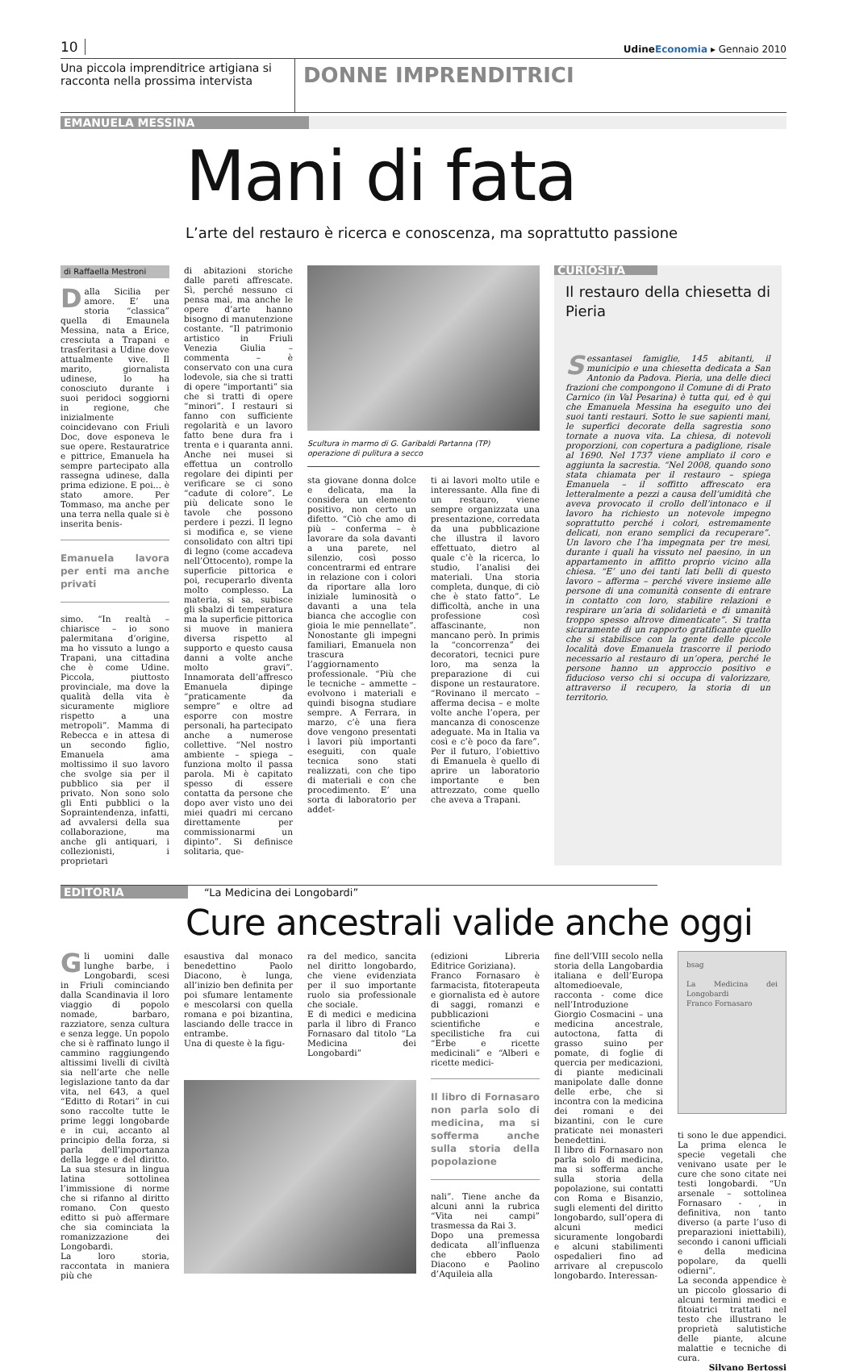10 Udine Economia ▸ Gennaio 2010
Una piccola imprenditrice artigiana si racconta nella prossima intervista
DONNE IMPRENDITRICI
EMANUELA MESSINA
Mani di fata
L’arte del restauro è ricerca e conoscenza, ma soprattutto passione
di Raffaella Mestroni
Dalla Sicilia per amore. E’ una storia “classica” quella di Emaunela Messina, nata a Erice, cresciuta a Trapani e trasferitasi a Udine dove attualmente vive. Il marito, giornalista udinese, lo ha conosciuto durante i suoi peridoci soggiorni in regione, che inizialmente coincidevano con Friuli Doc, dove esponeva le sue opere. Restauratrice e pittrice, Emanuela ha sempre partecipato alla rassegna udinese, dalla prima edizione. E poi… è stato amore. Per Tommaso, ma anche per una terra nella quale si è inserita benis-
Emanuela lavora per enti ma anche privati
simo. “In realtà – chiarisce – io sono palermitana d’origine, ma ho vissuto a lungo a Trapani, una cittadina che è come Udine. Piccola, piuttosto provinciale, ma dove la qualità della vita è sicuramente migliore rispetto a una metropoli”. Mamma di Rebecca e in attesa di un secondo figlio, Emanuela ama moltissimo il suo lavoro che svolge sia per il pubblico sia per il privato. Non sono solo gli Enti pubblici o la Sopraintendenza, infatti, ad avvalersi della sua collaborazione, ma anche gli antiquari, i collezionisti, i proprietari
di abitazioni storiche dalle pareti affrescate. Sì, perché nessuno ci pensa mai, ma anche le opere d’arte hanno bisogno di manutenzione costante. “Il patrimonio artistico in Friuli Venezia Giulia – commenta – è conservato con una cura lodevole, sia che si tratti di opere “importanti” sia che si tratti di opere “minori”. I restauri si fanno con sufficiente regolarità e un lavoro fatto bene dura fra i trenta e i quaranta anni. Anche nei musei si effettua un controllo regolare dei dipinti per verificare se ci sono “cadute di colore”. Le più delicate sono le tavole che possono perdere i pezzi. Il legno si modifica e, se viene consolidato con altri tipi di legno (come accadeva nell’Ottocento), rompe la superficie pittorica e poi, recuperarlo diventa molto complesso. La materia, si sa, subisce gli sbalzi di temperatura ma la superficie pittorica si muove in maniera diversa rispetto al supporto e questo causa danni a volte anche molto gravi”. Innamorata dell’affresco Emanuela dipinge “praticamente da sempre” e oltre ad esporre con mostre personali, ha partecipato anche a numerose collettive. “Nel nostro ambiente – spiega – funziona molto il passa parola. Mi è capitato spesso di essere contatta da persone che dopo aver visto uno dei miei quadri mi cercano direttamente per commissionarmi un dipinto”. Si definisce solitaria, que-
Scultura in marmo di G. Garibaldi Partanna (TP)
operazione di pulitura a secco
sta giovane donna dolce e delicata, ma la considera un elemento positivo, non certo un difetto. “Ciò che amo di più – conferma – è lavorare da sola davanti a una parete, nel silenzio, così posso concentrarmi ed entrare in relazione con i colori da riportare alla loro iniziale luminosità o davanti a una tela bianca che accoglie con gioia le mie pennellate”. Nonostante gli impegni familiari, Emanuela non trascura l’aggiornamento professionale. “Più che le tecniche – ammette – evolvono i materiali e quindi bisogna studiare sempre. A Ferrara, in marzo, c’è una fiera dove vengono presentati i lavori più importanti eseguiti, con quale tecnica sono stati realizzati, con che tipo di materiali e con che procedimento. E’ una sorta di laboratorio per addet-
ti ai lavori molto utile e interessante. Alla fine di un restauro, viene sempre organizzata una presentazione, corredata da una pubblicazione che illustra il lavoro effettuato, dietro al quale c’è la ricerca, lo studio, l’analisi dei materiali. Una storia completa, dunque, di ciò che è stato fatto”. Le difficoltà, anche in una professione così affascinante, non mancano però. In primis la “concorrenza” dei decoratori, tecnici pure loro, ma senza la preparazione di cui dispone un restauratore. “Rovinano il mercato – afferma decisa – e molte volte anche l’opera, per mancanza di conoscenze adeguate. Ma in Italia va così e c’è poco da fare”. Per il futuro, l’obiettivo di Emanuela è quello di aprire un laboratorio importante e ben attrezzato, come quello che aveva a Trapani.
CURIOSITÀ
Il restauro della chiesetta di Pieria
Sessantasei famiglie, 145 abitanti, il municipio e una chiesetta dedicata a San Antonio da Padova. Pieria, una delle dieci frazioni che compongono il Comune di di Prato Carnico (in Val Pesarina) è tutta qui, ed è qui che Emanuela Messina ha eseguito uno dei suoi tanti restauri. Sotto le sue sapienti mani, le superfici decorate della sagrestia sono tornate a nuova vita. La chiesa, di notevoli proporzioni, con copertura a padiglione, risale al 1690. Nel 1737 viene ampliato il coro e aggiunta la sacrestia. “Nel 2008, quando sono stata chiamata per il restauro – spiega Emanuela – il soffitto affrescato era letteralmente a pezzi a causa dell’umidità che aveva provocato il crollo dell’intonaco e il lavoro ha richiesto un notevole impegno soprattutto perché i colori, estremamente delicati, non erano semplici da recuperare”. Un lavoro che l’ha impegnata per tre mesi, durante i quali ha vissuto nel paesino, in un appartamento in affitto proprio vicino alla chiesa. “E’ uno dei tanti lati belli di questo lavoro – afferma – perché vivere insieme alle persone di una comunità consente di entrare in contatto con loro, stabilire relazioni e respirare un’aria di solidarietà e di umanità troppo spesso altrove dimenticate”. Si tratta sicuramente di un rapporto gratificante quello che si stabilisce con la gente delle piccole località dove Emanuela trascorre il periodo necessario al restauro di un’opera, perché le persone hanno un approccio positivo e fiducioso verso chi si occupa di valorizzare, attraverso il recupero, la storia di un territorio.
EDITORIA “La Medicina dei Longobardi”
Cure ancestrali valide anche oggi
Gli uomini dalle lunghe barbe, i Longobardi, scesi in Friuli cominciando dalla Scandinavia il loro viaggio di popolo nomade, barbaro, razziatore, senza cultura e senza legge. Un popolo che si è raffinato lungo il cammino raggiungendo altissimi livelli di civiltà sia nell’arte che nelle legislazione tanto da dar vita, nel 643, a quel “Editto di Rotari” in cui sono raccolte tutte le prime leggi longobarde e in cui, accanto al principio della forza, si parla dell’importanza della legge e del diritto. La sua stesura in lingua latina sottolinea l’immissione di norme che si rifanno al diritto romano. Con questo editto si può affermare che sia cominciata la romanizzazione dei Longobardi.
La loro storia, raccontata in maniera più che
esaustiva dal monaco benedettino Paolo Diacono, è lunga, all’inizio ben definita per poi sfumare lentamente e mescolarsi con quella romana e poi bizantina, lasciando delle tracce in entrambe.
Una di queste è la figu-
ra del medico, sancita nel diritto longobardo, che viene evidenziata per il suo importante ruolo sia professionale che sociale.
E di medici e medicina parla il libro di Franco Fornasaro dal titolo “La Medicina dei Longobardi”
(edizioni Libreria Editrice Goriziana).
Franco Fornasaro è farmacista, fitoterapeuta e giornalista ed è autore di saggi, romanzi e pubblicazioni scientifiche e specilistiche fra cui “Erbe e ricette medicinali” e “Alberi e ricette medici-
Il libro di Fornasaro non parla solo di medicina, ma si sofferma anche sulla storia della popolazione
nali”. Tiene anche da alcuni anni la rubrica “Vita nei campi” trasmessa da Rai 3.
Dopo una premessa dedicata all’influenza che ebbero Paolo Diacono e Paolino d’Aquileia alla
fine dell’VIII secolo nella storia della Langobardia italiana e dell’Europa altomedioevale, racconta - come dice nell’Introduzione Giorgio Cosmacini – una medicina ancestrale, autoctona, fatta di grasso suino per pomate, di foglie di quercia per medicazioni, di piante medicinali manipolate dalle donne delle erbe, che si incontra con la medicina dei romani e dei bizantini, con le cure praticate nei monasteri benedettini.
Il libro di Fornasaro non parla solo di medicina, ma si sofferma anche sulla storia della popolazione, sui contatti con Roma e Bisanzio, sugli elementi del diritto longobardo, sull’opera di alcuni medici sicuramente longobardi e alcuni stabilimenti ospedalieri fino ad arrivare al crepuscolo longobardo. Interessan-
bsag
La Medicina dei Longobardi
Franco Fornasaro
ti sono le due appendici. La prima elenca le specie vegetali che venivano usate per le cure che sono citate nei testi longobardi. “Un arsenale – sottolinea Fornasaro - , in definitiva, non tanto diverso (a parte l’uso di preparazioni iniettabili), secondo i canoni ufficiali e della medicina popolare, da quelli odierni”.
La seconda appendice è un piccolo glossario di alcuni termini medici e fitoiatrici trattati nel testo che illustrano le proprietà salutistiche delle piante, alcune malattie e tecniche di cura.
Silvano Bertossi